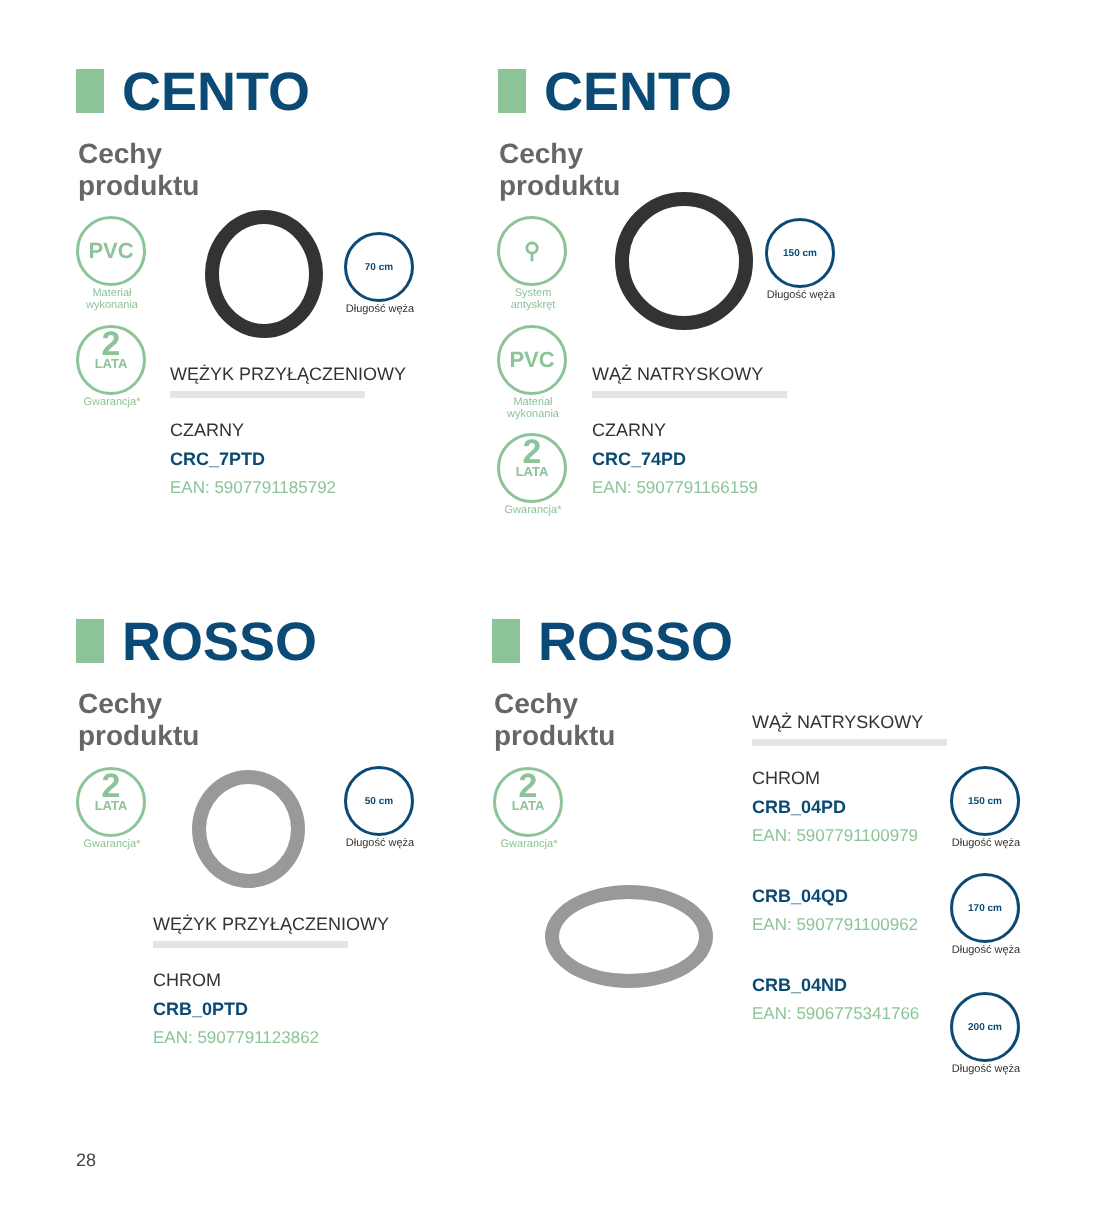CENTO
Cechy
produktu
PVC
Materiał wykonania
2
LATA
Gwarancja*
70 cm
Długość węża
WĘŻYK PRZYŁĄCZENIOWY
CZARNY
CRC_7PTD
EAN: 5907791185792
CENTO
Cechy
produktu
⚲
System antyskręt
PVC
Materiał wykonania
2
LATA
Gwarancja*
150 cm
Długość węża
WĄŻ NATRYSKOWY
CZARNY
CRC_74PD
EAN: 5907791166159
ROSSO
Cechy
produktu
2
LATA
Gwarancja*
50 cm
Długość węża
WĘŻYK PRZYŁĄCZENIOWY
CHROM
CRB_0PTD
EAN: 5907791123862
ROSSO
Cechy
produktu
2
LATA
Gwarancja*
WĄŻ NATRYSKOWY
CHROM
CRB_04PD
EAN: 5907791100979
CRB_04QD
EAN: 5907791100962
CRB_04ND
EAN: 5906775341766
150 cm
Długość węża
170 cm
Długość węża
200 cm
Długość węża
28